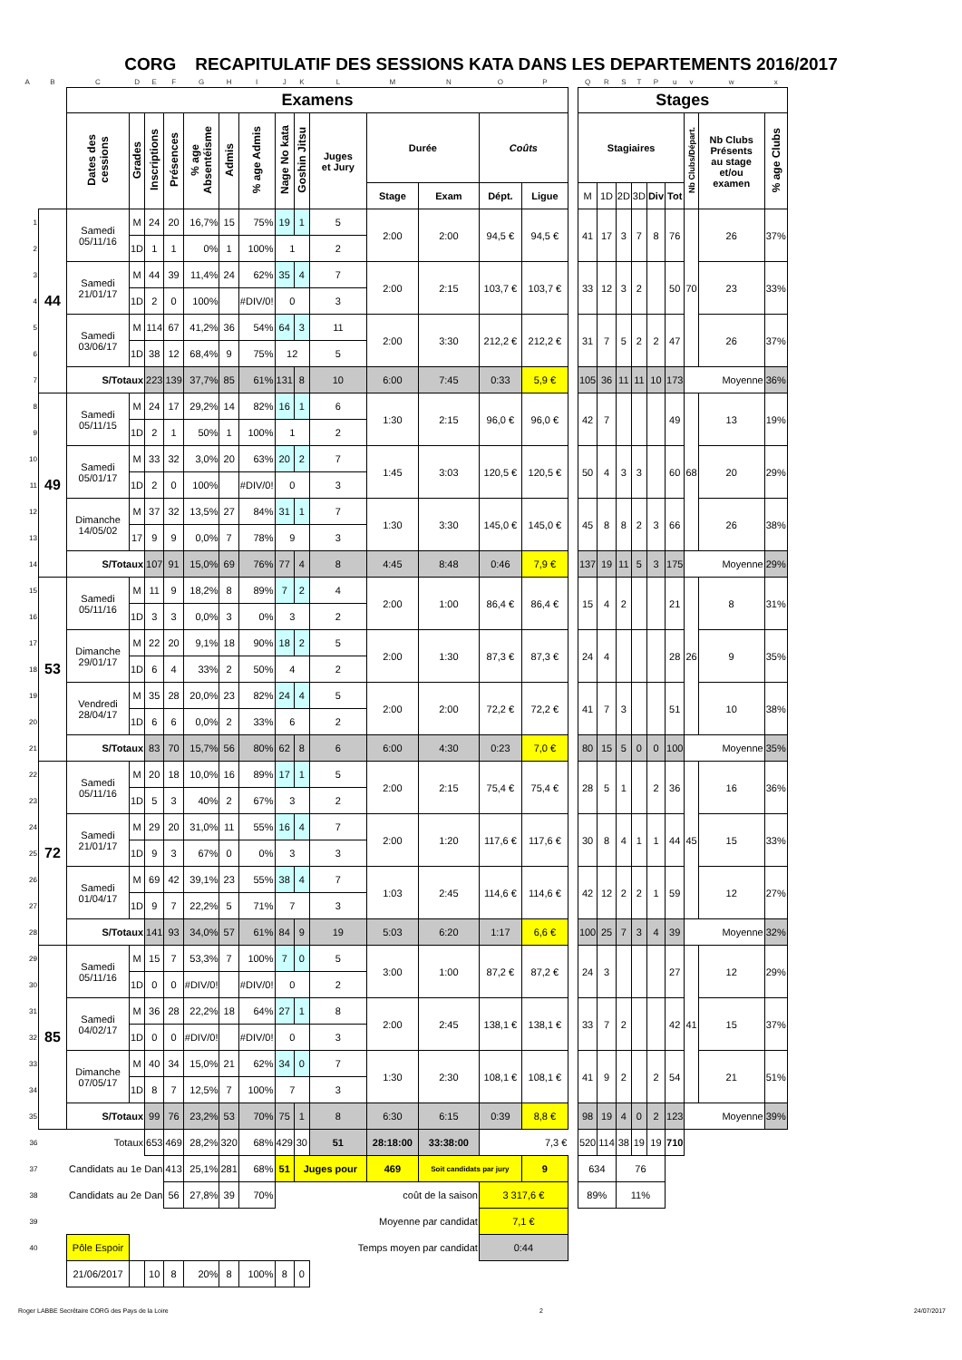CORG RECAPITULATIF DES SESSIONS KATA DANS LES DEPARTEMENTS 2016/2017
| A | B | C | D | E | F | G | H | I | J | K | L | M | N | O | P | | Q | R | S | T | P | u | v | w | x |
| | | Examens | | | | | | | | | | | | | | | Stages | | | | | | | | |
| | | Dates des cessions | Grades | Inscriptions | Présences | % age Absentéisme | Admis | % age Admis | Nage No kata | Goshin Jitsu | Juges et Jury | Durée | | Coûts | | | Stagiaires | | | | | | Nb Clubs/Départ. | Nb Clubs Présents au stage et/ou examen | % age Clubs |
| | | | | | | | | | | | | Stage | Exam | Dépt. | Ligue | | M | 1D | 2D | 3D | Div | Tot | | | |
| 1 | 44 | Samedi 05/11/16 | M | 24 | 20 | 16,7% | 15 | 75% | 19 | 1 | 5 | 2:00 | 2:00 | 94,5 € | 94,5 € | | 41 | 17 | 3 | 7 | 8 | 76 | 70 | 26 | 37% |
| 2 | | | 1D | 1 | 1 | 0% | 1 | 100% | 1 | | 2 | | | | | | | | | | | | | | |
| 3 | | Samedi 21/01/17 | M | 44 | 39 | 11,4% | 24 | 62% | 35 | 4 | 7 | 2:00 | 2:15 | 103,7 € | 103,7 € | | 33 | 12 | 3 | 2 | | 50 | | 23 | 33% |
| 4 | | | 1D | 2 | 0 | 100% | | #DIV/0! | 0 | | 3 | | | | | | | | | | | | | | |
| 5 | | Samedi 03/06/17 | M | 114 | 67 | 41,2% | 36 | 54% | 64 | 3 | 11 | 2:00 | 3:30 | 212,2 € | 212,2 € | | 31 | 7 | 5 | 2 | 2 | 47 | | 26 | 37% |
| 6 | | | 1D | 38 | 12 | 68,4% | 9 | 75% | 12 | | 5 | | | | | | | | | | | | | | |
| 7 | | S/Totaux | | 223 | 139 | 37,7% | 85 | 61% | 131 | 8 | 10 | 6:00 | 7:45 | 0:33 | 5,9 € | | 105 | 36 | 11 | 11 | 10 | 173 | Moyenne | | 36% |
| 8 | 49 | Samedi 05/11/15 | M | 24 | 17 | 29,2% | 14 | 82% | 16 | 1 | 6 | 1:30 | 2:15 | 96,0 € | 96,0 € | | 42 | 7 | | | | 49 | 68 | 13 | 19% |
| 9 | | | 1D | 2 | 1 | 50% | 1 | 100% | 1 | | 2 | | | | | | | | | | | | | | |
| 10 | | Samedi 05/01/17 | M | 33 | 32 | 3,0% | 20 | 63% | 20 | 2 | 7 | 1:45 | 3:03 | 120,5 € | 120,5 € | | 50 | 4 | 3 | 3 | | 60 | | 20 | 29% |
| 11 | | | 1D | 2 | 0 | 100% | | #DIV/0! | 0 | | 3 | | | | | | | | | | | | | | |
| 12 | | Dimanche 14/05/02 | M | 37 | 32 | 13,5% | 27 | 84% | 31 | 1 | 7 | 1:30 | 3:30 | 145,0 € | 145,0 € | | 45 | 8 | 8 | 2 | 3 | 66 | | 26 | 38% |
| 13 | | | 17 | 9 | 9 | 0,0% | 7 | 78% | 9 | | 3 | | | | | | | | | | | | | | |
| 14 | | S/Totaux | | 107 | 91 | 15,0% | 69 | 76% | 77 | 4 | 8 | 4:45 | 8:48 | 0:46 | 7,9 € | | 137 | 19 | 11 | 5 | 3 | 175 | Moyenne | | 29% |
| 15 | 53 | Samedi 05/11/16 | M | 11 | 9 | 18,2% | 8 | 89% | 7 | 2 | 4 | 2:00 | 1:00 | 86,4 € | 86,4 € | | 15 | 4 | 2 | | | 21 | 26 | 8 | 31% |
| 16 | | | 1D | 3 | 3 | 0,0% | 3 | 0% | 3 | | 2 | | | | | | | | | | | | | | |
| 17 | | Dimanche 29/01/17 | M | 22 | 20 | 9,1% | 18 | 90% | 18 | 2 | 5 | 2:00 | 1:30 | 87,3 € | 87,3 € | | 24 | 4 | | | | 28 | | 9 | 35% |
| 18 | | | 1D | 6 | 4 | 33% | 2 | 50% | 4 | | 2 | | | | | | | | | | | | | | |
| 19 | | Vendredi 28/04/17 | M | 35 | 28 | 20,0% | 23 | 82% | 24 | 4 | 5 | 2:00 | 2:00 | 72,2 € | 72,2 € | | 41 | 7 | 3 | | | 51 | | 10 | 38% |
| 20 | | | 1D | 6 | 6 | 0,0% | 2 | 33% | 6 | | 2 | | | | | | | | | | | | | | |
| 21 | | S/Totaux | | 83 | 70 | 15,7% | 56 | 80% | 62 | 8 | 6 | 6:00 | 4:30 | 0:23 | 7,0 € | | 80 | 15 | 5 | 0 | 0 | 100 | Moyenne | | 35% |
| 22 | 72 | Samedi 05/11/16 | M | 20 | 18 | 10,0% | 16 | 89% | 17 | 1 | 5 | 2:00 | 2:15 | 75,4 € | 75,4 € | | 28 | 5 | 1 | | 2 | 36 | 45 | 16 | 36% |
| 23 | | | 1D | 5 | 3 | 40% | 2 | 67% | 3 | | 2 | | | | | | | | | | | | | | |
| 24 | | Samedi 21/01/17 | M | 29 | 20 | 31,0% | 11 | 55% | 16 | 4 | 7 | 2:00 | 1:20 | 117,6 € | 117,6 € | | 30 | 8 | 4 | 1 | 1 | 44 | | 15 | 33% |
| 25 | | | 1D | 9 | 3 | 67% | 0 | 0% | 3 | | 3 | | | | | | | | | | | | | | |
| 26 | | Samedi 01/04/17 | M | 69 | 42 | 39,1% | 23 | 55% | 38 | 4 | 7 | 1:03 | 2:45 | 114,6 € | 114,6 € | | 42 | 12 | 2 | 2 | 1 | 59 | | 12 | 27% |
| 27 | | | 1D | 9 | 7 | 22,2% | 5 | 71% | 7 | | 3 | | | | | | | | | | | | | | |
| 28 | | S/Totaux | | 141 | 93 | 34,0% | 57 | 61% | 84 | 9 | 19 | 5:03 | 6:20 | 1:17 | 6,6 € | | 100 | 25 | 7 | 3 | 4 | 39 | Moyenne | | 32% |
| 29 | 85 | Samedi 05/11/16 | M | 15 | 7 | 53,3% | 7 | 100% | 7 | 0 | 5 | 3:00 | 1:00 | 87,2 € | 87,2 € | | 24 | 3 | | | | 27 | 41 | 12 | 29% |
| 30 | | | 1D | 0 | 0 | #DIV/0! | | #DIV/0! | 0 | | 2 | | | | | | | | | | | | | | |
| 31 | | Samedi 04/02/17 | M | 36 | 28 | 22,2% | 18 | 64% | 27 | 1 | 8 | 2:00 | 2:45 | 138,1 € | 138,1 € | | 33 | 7 | 2 | | | 42 | | 15 | 37% |
| 32 | | | 1D | 0 | 0 | #DIV/0! | | #DIV/0! | 0 | | 3 | | | | | | | | | | | | | | |
| 33 | | Dimanche 07/05/17 | M | 40 | 34 | 15,0% | 21 | 62% | 34 | 0 | 7 | 1:30 | 2:30 | 108,1 € | 108,1 € | | 41 | 9 | 2 | | 2 | 54 | | 21 | 51% |
| 34 | | | 1D | 8 | 7 | 12,5% | 7 | 100% | 7 | | 3 | | | | | | | | | | | | | | |
| 35 | | S/Totaux | | 99 | 76 | 23,2% | 53 | 70% | 75 | 1 | 8 | 6:30 | 6:15 | 0:39 | 8,8 € | | 98 | 19 | 4 | 0 | 2 | 123 | Moyenne | | 39% |
| 36 | Totaux | | | 653 | 469 | 28,2% | 320 | 68% | 429 | 30 | 51 | 28:18:00 | 33:38:00 | | 7,3 € | | 520 | 114 | 38 | 19 | 19 | 710 | | | |
| 37 | Candidats au 1e Dan | | | | 413 | 25,1% | 281 | 68% | 51 | Juges pour | | 469 | Soit candidats par jury | | 9 | | 634 | | 76 | | | | | | |
| 38 | Candidats au 2e Dan | | | | 56 | 27,8% | 39 | 70% | coût de la saison | | | | | 3 317,6 € | | | 89% | | 11% | | | | | | |
| 39 | | | | | | | | | Moyenne par candidat | | | | | 7,1 € | | | | | | | | | | | |
| 40 | | Pôle Espoir | | | | | | | Temps moyen par candidat | | | | | 0:44 | | | | | | | | | | | |
| | | 21/06/2017 | | 10 | 8 | 20% | 8 | 100% | 8 | 0 | | | | | | | | | | | | | | | |
Roger LABBE Secrétaire CORG des Pays de la Loire 2 24/07/2017